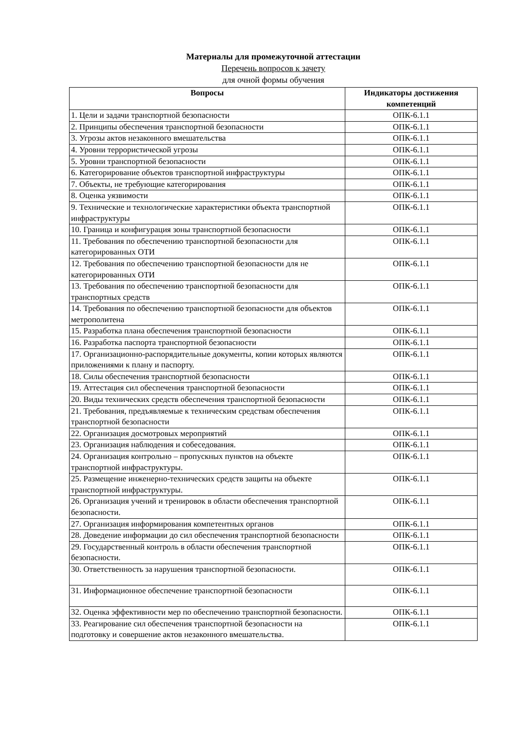Материалы для промежуточной аттестации
Перечень вопросов к зачету
для очной формы обучения
| Вопросы | Индикаторы достижения компетенций |
| --- | --- |
| 1. Цели и задачи транспортной безопасности | ОПК-6.1.1 |
| 2. Принципы обеспечения транспортной безопасности | ОПК-6.1.1 |
| 3. Угрозы актов незаконного вмешательства | ОПК-6.1.1 |
| 4. Уровни террористической угрозы | ОПК-6.1.1 |
| 5. Уровни транспортной безопасности | ОПК-6.1.1 |
| 6. Категорирование объектов транспортной инфраструктуры | ОПК-6.1.1 |
| 7. Объекты, не требующие категорирования | ОПК-6.1.1 |
| 8. Оценка уязвимости | ОПК-6.1.1 |
| 9. Технические и технологические характеристики объекта транспортной инфраструктуры | ОПК-6.1.1 |
| 10. Граница и конфигурация зоны транспортной безопасности | ОПК-6.1.1 |
| 11. Требования по обеспечению транспортной безопасности для категорированных ОТИ | ОПК-6.1.1 |
| 12. Требования по обеспечению транспортной безопасности для не категорированных ОТИ | ОПК-6.1.1 |
| 13. Требования по обеспечению транспортной безопасности для транспортных средств | ОПК-6.1.1 |
| 14. Требования по обеспечению транспортной безопасности для объектов метрополитена | ОПК-6.1.1 |
| 15. Разработка плана обеспечения транспортной безопасности | ОПК-6.1.1 |
| 16. Разработка паспорта транспортной безопасности | ОПК-6.1.1 |
| 17. Организационно-распорядительные документы, копии которых являются приложениями к плану и паспорту. | ОПК-6.1.1 |
| 18. Силы обеспечения транспортной безопасности | ОПК-6.1.1 |
| 19. Аттестация сил обеспечения транспортной безопасности | ОПК-6.1.1 |
| 20. Виды технических средств обеспечения транспортной безопасности | ОПК-6.1.1 |
| 21. Требования, предъявляемые к техническим средствам обеспечения транспортной безопасности | ОПК-6.1.1 |
| 22. Организация досмотровых мероприятий | ОПК-6.1.1 |
| 23. Организация наблюдения и собеседования. | ОПК-6.1.1 |
| 24. Организация контрольно – пропускных пунктов на объекте транспортной инфраструктуры. | ОПК-6.1.1 |
| 25. Размещение инженерно-технических средств защиты на объекте транспортной инфраструктуры. | ОПК-6.1.1 |
| 26. Организация учений и тренировок в области обеспечения транспортной безопасности. | ОПК-6.1.1 |
| 27. Организация информирования компетентных органов | ОПК-6.1.1 |
| 28. Доведение информации до сил обеспечения транспортной безопасности | ОПК-6.1.1 |
| 29. Государственный контроль в области обеспечения транспортной безопасности. | ОПК-6.1.1 |
| 30. Ответственность за нарушения транспортной безопасности. | ОПК-6.1.1 |
| 31. Информационное обеспечение транспортной безопасности | ОПК-6.1.1 |
| 32. Оценка эффективности мер по обеспечению транспортной безопасности. | ОПК-6.1.1 |
| 33. Реагирование сил обеспечения транспортной безопасности на подготовку и совершение актов незаконного вмешательства. | ОПК-6.1.1 |